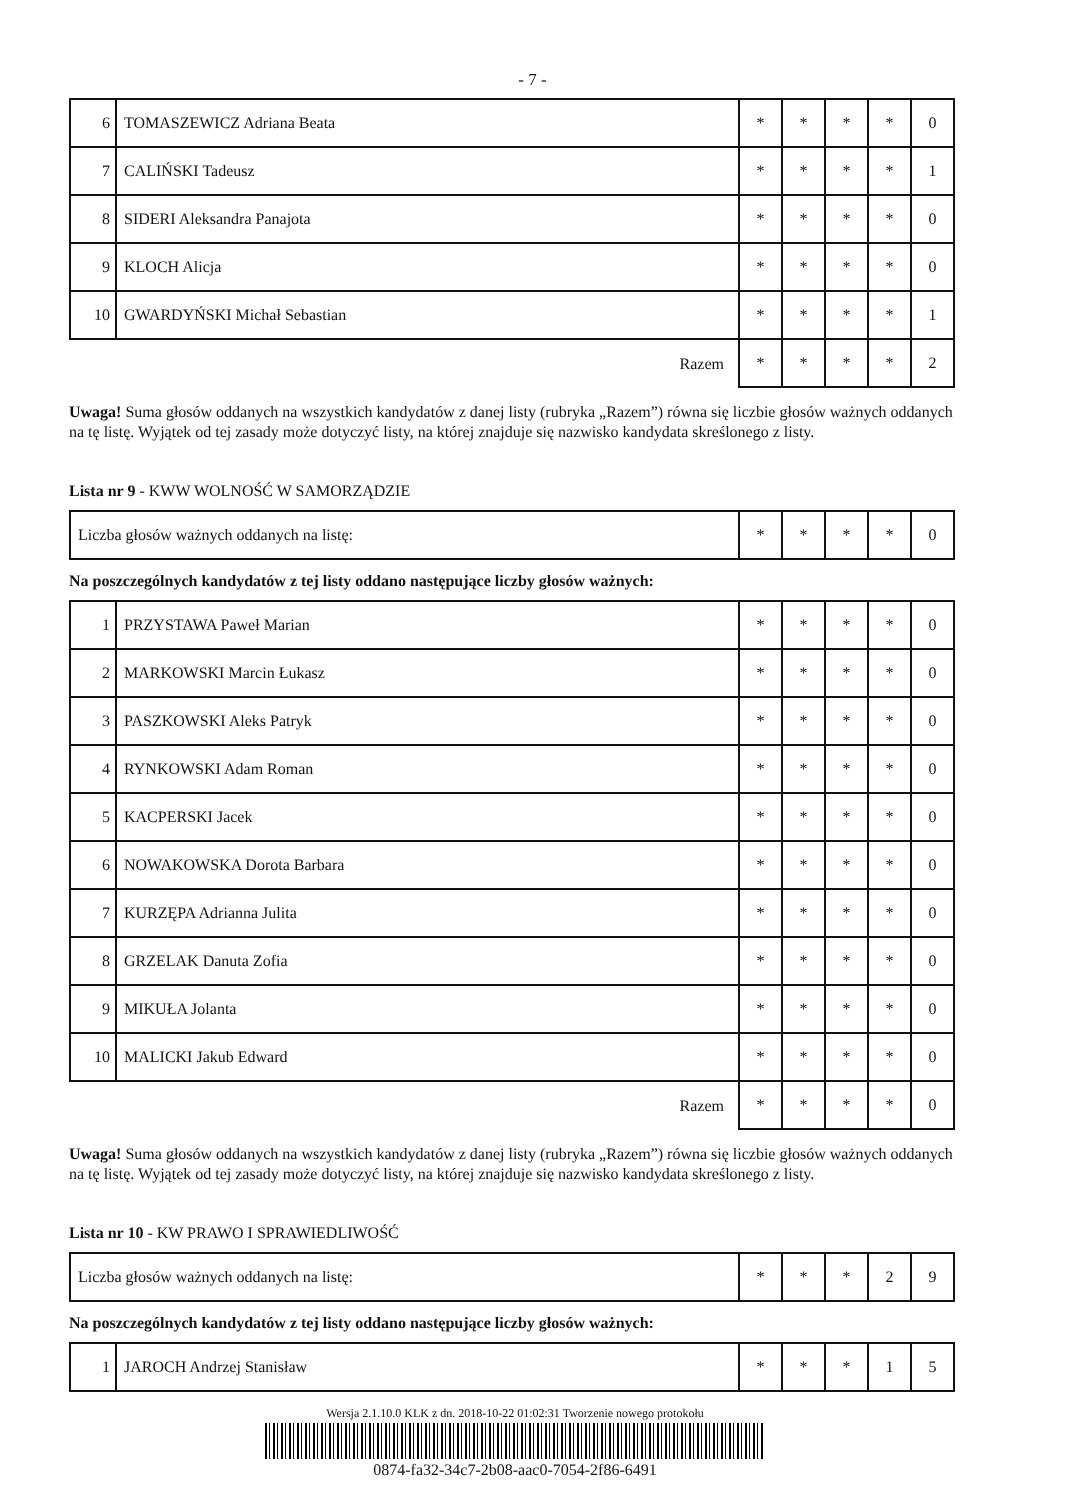- 7 -
| 6 | TOMASZEWICZ Adriana Beata | * | * | * | * | 0 |
| 7 | CALIŃSKI Tadeusz | * | * | * | * | 1 |
| 8 | SIDERI Aleksandra Panajota | * | * | * | * | 0 |
| 9 | KLOCH Alicja | * | * | * | * | 0 |
| 10 | GWARDYŃSKI Michał Sebastian | * | * | * | * | 1 |
| Razem | | * | * | * | * | 2 |
Uwaga! Suma głosów oddanych na wszystkich kandydatów z danej listy (rubryka „Razem”) równa się liczbie głosów ważnych oddanych na tę listę. Wyjątek od tej zasady może dotyczyć listy, na której znajduje się nazwisko kandydata skreślonego z listy.
Lista nr 9 - KWW WOLNOŚĆ W SAMORZĄDZIE
| Liczba głosów ważnych oddanych na listę: | * | * | * | * | 0 |
Na poszczególnych kandydatów z tej listy oddano następujące liczby głosów ważnych:
| 1 | PRZYSTAWA Paweł Marian | * | * | * | * | 0 |
| 2 | MARKOWSKI Marcin Łukasz | * | * | * | * | 0 |
| 3 | PASZKOWSKI Aleks Patryk | * | * | * | * | 0 |
| 4 | RYNKOWSKI Adam Roman | * | * | * | * | 0 |
| 5 | KACPERSKI Jacek | * | * | * | * | 0 |
| 6 | NOWAKOWSKA Dorota Barbara | * | * | * | * | 0 |
| 7 | KURZĘPA Adrianna Julita | * | * | * | * | 0 |
| 8 | GRZELAK Danuta Zofia | * | * | * | * | 0 |
| 9 | MIKUŁA Jolanta | * | * | * | * | 0 |
| 10 | MALICKI Jakub Edward | * | * | * | * | 0 |
| Razem | | * | * | * | * | 0 |
Uwaga! Suma głosów oddanych na wszystkich kandydatów z danej listy (rubryka „Razem”) równa się liczbie głosów ważnych oddanych na tę listę. Wyjątek od tej zasady może dotyczyć listy, na której znajduje się nazwisko kandydata skreślonego z listy.
Lista nr 10 - KW PRAWO I SPRAWIEDLIWOŚĆ
| Liczba głosów ważnych oddanych na listę: | * | * | * | 2 | 9 |
Na poszczególnych kandydatów z tej listy oddano następujące liczby głosów ważnych:
| 1 | JAROCH Andrzej Stanisław | * | * | * | 1 | 5 |
Wersja 2.1.10.0 KLK z dn. 2018-10-22 01:02:31 Tworzenie nowego protokołu
0874-fa32-34c7-2b08-aac0-7054-2f86-6491